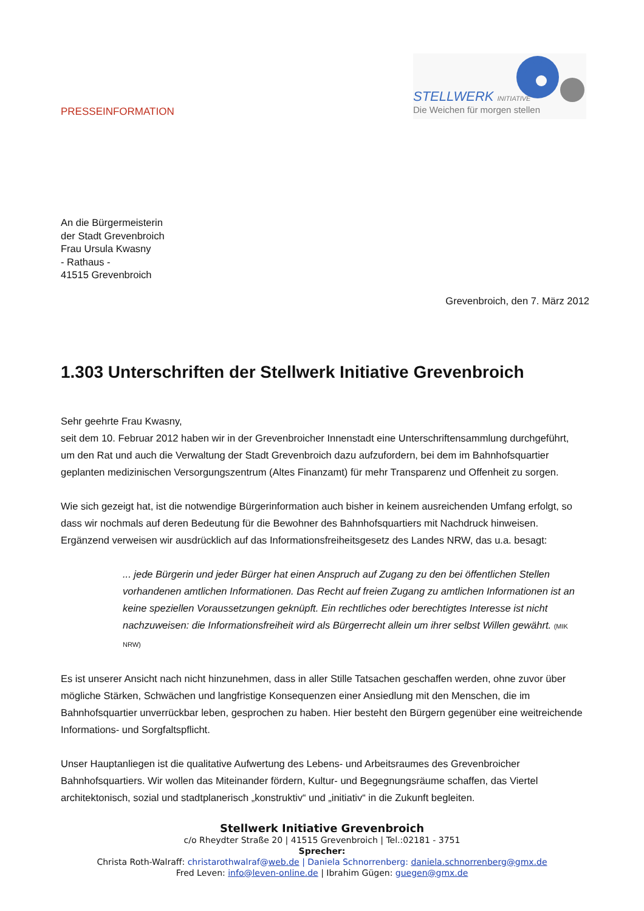PRESSEINFORMATION
STELLWERK INITIATIVE
Die Weichen für morgen stellen
An die Bürgermeisterin
der Stadt Grevenbroich
Frau Ursula Kwasny
- Rathaus -
41515 Grevenbroich
Grevenbroich, den 7. März 2012
1.303 Unterschriften der Stellwerk Initiative Grevenbroich
Sehr geehrte Frau Kwasny,
seit dem 10. Februar 2012 haben wir in der Grevenbroicher Innenstadt eine Unterschriftensammlung durchgeführt, um den Rat und auch die Verwaltung der Stadt Grevenbroich dazu aufzufordern, bei dem im Bahnhofsquartier geplanten medizinischen Versorgungszentrum (Altes Finanzamt) für mehr Transparenz und Offenheit zu sorgen.
Wie sich gezeigt hat, ist die notwendige Bürgerinformation auch bisher in keinem ausreichenden Umfang erfolgt, so dass wir nochmals auf deren Bedeutung für die Bewohner des Bahnhofsquartiers mit Nachdruck hinweisen. Ergänzend verweisen wir ausdrücklich auf das Informationsfreiheitsgesetz des Landes NRW, das u.a. besagt:
... jede Bürgerin und jeder Bürger hat einen Anspruch auf Zugang zu den bei öffentlichen Stellen vorhandenen amtlichen Informationen. Das Recht auf freien Zugang zu amtlichen Informationen ist an keine speziellen Voraussetzungen geknüpft. Ein rechtliches oder berechtigtes Interesse ist nicht nachzuweisen: die Informationsfreiheit wird als Bürgerrecht allein um ihrer selbst Willen gewährt. (MIK NRW)
Es ist unserer Ansicht nach nicht hinzunehmen, dass in aller Stille Tatsachen geschaffen werden, ohne zuvor über mögliche Stärken, Schwächen und langfristige Konsequenzen einer Ansiedlung mit den Menschen, die im Bahnhofsquartier unverrückbar leben, gesprochen zu haben. Hier besteht den Bürgern gegenüber eine weitreichende Informations- und Sorgfaltspflicht.
Unser Hauptanliegen ist die qualitative Aufwertung des Lebens- und Arbeitsraumes des Grevenbroicher Bahnhofsquartiers. Wir wollen das Miteinander fördern, Kultur- und Begegnungsräume schaffen, das Viertel architektonisch, sozial und stadtplanerisch „konstruktiv“ und „initiativ“ in die Zukunft begleiten.
Stellwerk Initiative Grevenbroich
c/o Rheydter Straße 20 | 41515 Grevenbroich | Tel.:02181 - 3751
Sprecher:
Christa Roth-Walraff: christarothwalraf@web.de | Daniela Schnorrenberg: daniela.schnorrenberg@gmx.de
Fred Leven: info@leven-online.de | Ibrahim Gügen: guegen@gmx.de